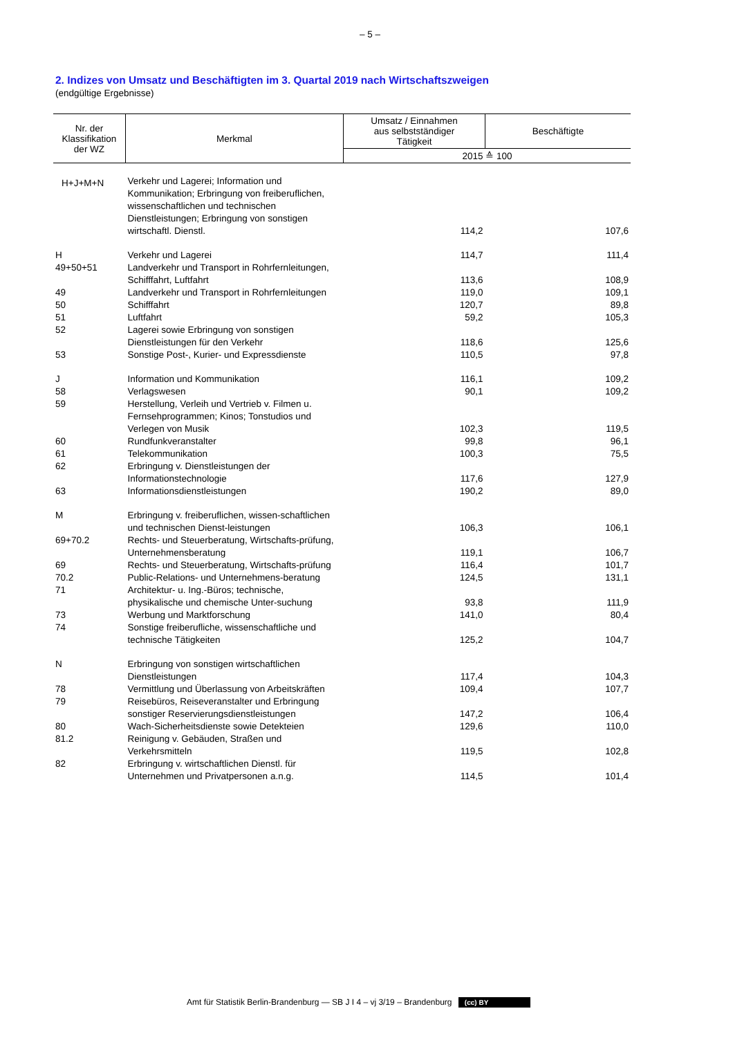– 5 –
2. Indizes von Umsatz und Beschäftigten im 3. Quartal 2019 nach Wirtschaftszweigen
(endgültige Ergebnisse)
| Nr. der Klassifikation der WZ | Merkmal | Umsatz / Einnahmen aus selbstständiger Tätigkeit | Beschäftigte |
| --- | --- | --- | --- |
| | | 2015 ≙ 100 | |
| H+J+M+N | Verkehr und Lagerei; Information und Kommunikation; Erbringung von freiberuflichen, wissenschaftlichen und technischen Dienstleistungen; Erbringung von sonstigen wirtschaftl. Dienstl. | 114,2 | 107,6 |
| H | Verkehr und Lagerei | 114,7 | 111,4 |
| 49+50+51 | Landverkehr und Transport in Rohrfernleitungen, Schifffahrt, Luftfahrt | 113,6 | 108,9 |
| 49 | Landverkehr und Transport in Rohrfernleitungen | 119,0 | 109,1 |
| 50 | Schifffahrt | 120,7 | 89,8 |
| 51 | Luftfahrt | 59,2 | 105,3 |
| 52 | Lagerei sowie Erbringung von sonstigen Dienstleistungen für den Verkehr | 118,6 | 125,6 |
| 53 | Sonstige Post-, Kurier- und Expressdienste | 110,5 | 97,8 |
| J | Information und Kommunikation | 116,1 | 109,2 |
| 58 | Verlagswesen | 90,1 | 109,2 |
| 59 | Herstellung, Verleih und Vertrieb v. Filmen u. Fernsehprogrammen; Kinos; Tonstudios und Verlegen von Musik | 102,3 | 119,5 |
| 60 | Rundfunkveranstalter | 99,8 | 96,1 |
| 61 | Telekommunikation | 100,3 | 75,5 |
| 62 | Erbringung v. Dienstleistungen der Informationstechnologie | 117,6 | 127,9 |
| 63 | Informationsdienstleistungen | 190,2 | 89,0 |
| M | Erbringung v. freiberuflichen, wissen-schaftlichen und technischen Dienst-leistungen | 106,3 | 106,1 |
| 69+70.2 | Rechts- und Steuerberatung, Wirtschafts-prüfung, Unternehmensberatung | 119,1 | 106,7 |
| 69 | Rechts- und Steuerberatung, Wirtschafts-prüfung | 116,4 | 101,7 |
| 70.2 | Public-Relations- und Unternehmens-beratung | 124,5 | 131,1 |
| 71 | Architektur- u. Ing.-Büros; technische, physikalische und chemische Unter-suchung | 93,8 | 111,9 |
| 73 | Werbung und Marktforschung | 141,0 | 80,4 |
| 74 | Sonstige freiberufliche, wissenschaftliche und technische Tätigkeiten | 125,2 | 104,7 |
| N | Erbringung von sonstigen wirtschaftlichen Dienstleistungen | 117,4 | 104,3 |
| 78 | Vermittlung und Überlassung von Arbeitskräften | 109,4 | 107,7 |
| 79 | Reisebüros, Reiseveranstalter und Erbringung sonstiger Reservierungsdienstleistungen | 147,2 | 106,4 |
| 80 | Wach-Sicherheitsdienste sowie Detekteien | 129,6 | 110,0 |
| 81.2 | Reinigung v. Gebäuden, Straßen und Verkehrsmitteln | 119,5 | 102,8 |
| 82 | Erbringung v. wirtschaftlichen Dienstl. für Unternehmen und Privatpersonen a.n.g. | 114,5 | 101,4 |
Amt für Statistik Berlin-Brandenburg — SB J I 4 – vj 3/19 – Brandenburg (cc) BY